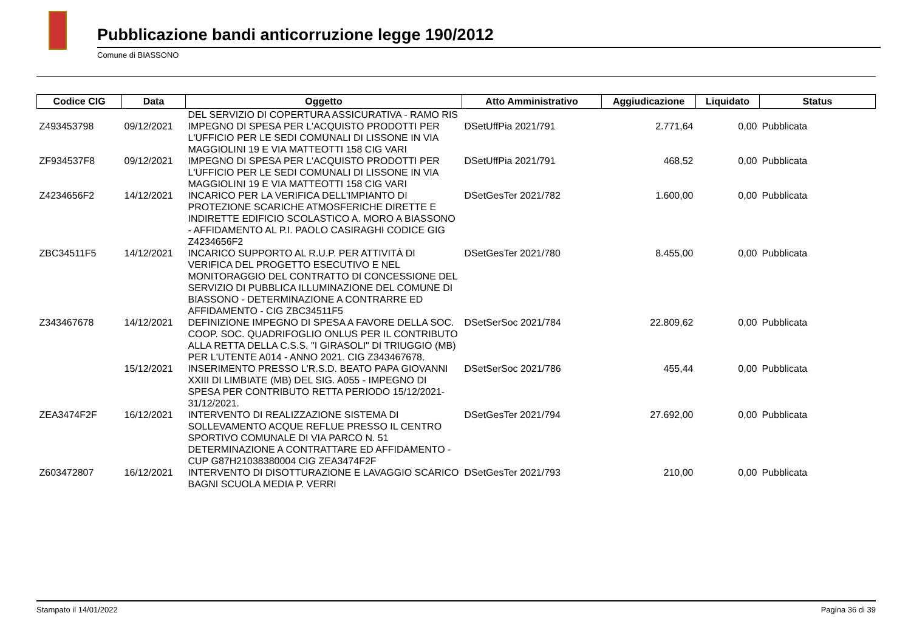Pubblicazione bandi anticorruzione legge 190/2012
Comune di BIASSONO
| Codice CIG | Data | Oggetto | Atto Amministrativo | Aggiudicazione | Liquidato | Status |
| --- | --- | --- | --- | --- | --- | --- |
| | | DEL SERVIZIO DI COPERTURA ASSICURATIVA - RAMO RIS | | | | |
| Z493453798 | 09/12/2021 | IMPEGNO DI SPESA PER L'ACQUISTO PRODOTTI PER L'UFFICIO PER LE SEDI COMUNALI DI LISSONE IN VIA MAGGIOLINI 19 E VIA MATTEOTTI 158 CIG VARI | DSetUffPia 2021/791 | 2.771,64 | 0,00 | Pubblicata |
| ZF934537F8 | 09/12/2021 | IMPEGNO DI SPESA PER L'ACQUISTO PRODOTTI PER L'UFFICIO PER LE SEDI COMUNALI DI LISSONE IN VIA MAGGIOLINI 19 E VIA MATTEOTTI 158 CIG VARI | DSetUffPia 2021/791 | 468,52 | 0,00 | Pubblicata |
| Z4234656F2 | 14/12/2021 | INCARICO PER LA VERIFICA DELL'IMPIANTO DI PROTEZIONE SCARICHE ATMOSFERICHE DIRETTE E INDIRETTE EDIFICIO SCOLASTICO A. MORO A BIASSONO - AFFIDAMENTO AL P.I. PAOLO CASIRAGHI CODICE GIG Z4234656F2 | DSetGesTer 2021/782 | 1.600,00 | 0,00 | Pubblicata |
| ZBC34511F5 | 14/12/2021 | INCARICO SUPPORTO AL R.U.P. PER ATTIVITÀ DI VERIFICA DEL PROGETTO ESECUTIVO E NEL MONITORAGGIO DEL CONTRATTO DI CONCESSIONE DEL SERVIZIO DI PUBBLICA ILLUMINAZIONE DEL COMUNE DI BIASSONO - DETERMINAZIONE A CONTRARRE ED AFFIDAMENTO - CIG ZBC34511F5 | DSetGesTer 2021/780 | 8.455,00 | 0,00 | Pubblicata |
| Z343467678 | 14/12/2021 | DEFINIZIONE IMPEGNO DI SPESA A FAVORE DELLA SOC. COOP. SOC. QUADRIFOGLIO ONLUS PER IL CONTRIBUTO ALLA RETTA DELLA C.S.S. "I GIRASOLI" DI TRIUGGIO (MB) PER L'UTENTE A014 - ANNO 2021. CIG Z343467678. | DSetSerSoc 2021/784 | 22.809,62 | 0,00 | Pubblicata |
| | 15/12/2021 | INSERIMENTO PRESSO L'R.S.D. BEATO PAPA GIOVANNI XXIII DI LIMBIATE (MB) DEL SIG. A055 - IMPEGNO DI SPESA PER CONTRIBUTO RETTA PERIODO 15/12/2021-31/12/2021. | DSetSerSoc 2021/786 | 455,44 | 0,00 | Pubblicata |
| ZEA3474F2F | 16/12/2021 | INTERVENTO DI REALIZZAZIONE SISTEMA DI SOLLEVAMENTO ACQUE REFLUE PRESSO IL CENTRO SPORTIVO COMUNALE DI VIA PARCO N. 51 DETERMINAZIONE A CONTRATTARE ED AFFIDAMENTO - CUP G87H21038380004 CIG ZEA3474F2F | DSetGesTer 2021/794 | 27.692,00 | 0,00 | Pubblicata |
| Z603472807 | 16/12/2021 | INTERVENTO DI DISOTTURAZIONE E LAVAGGIO SCARICO BAGNI SCUOLA MEDIA P. VERRI | DSetGesTer 2021/793 | 210,00 | 0,00 | Pubblicata |
Stampato il 14/01/2022 Pagina 36 di 39